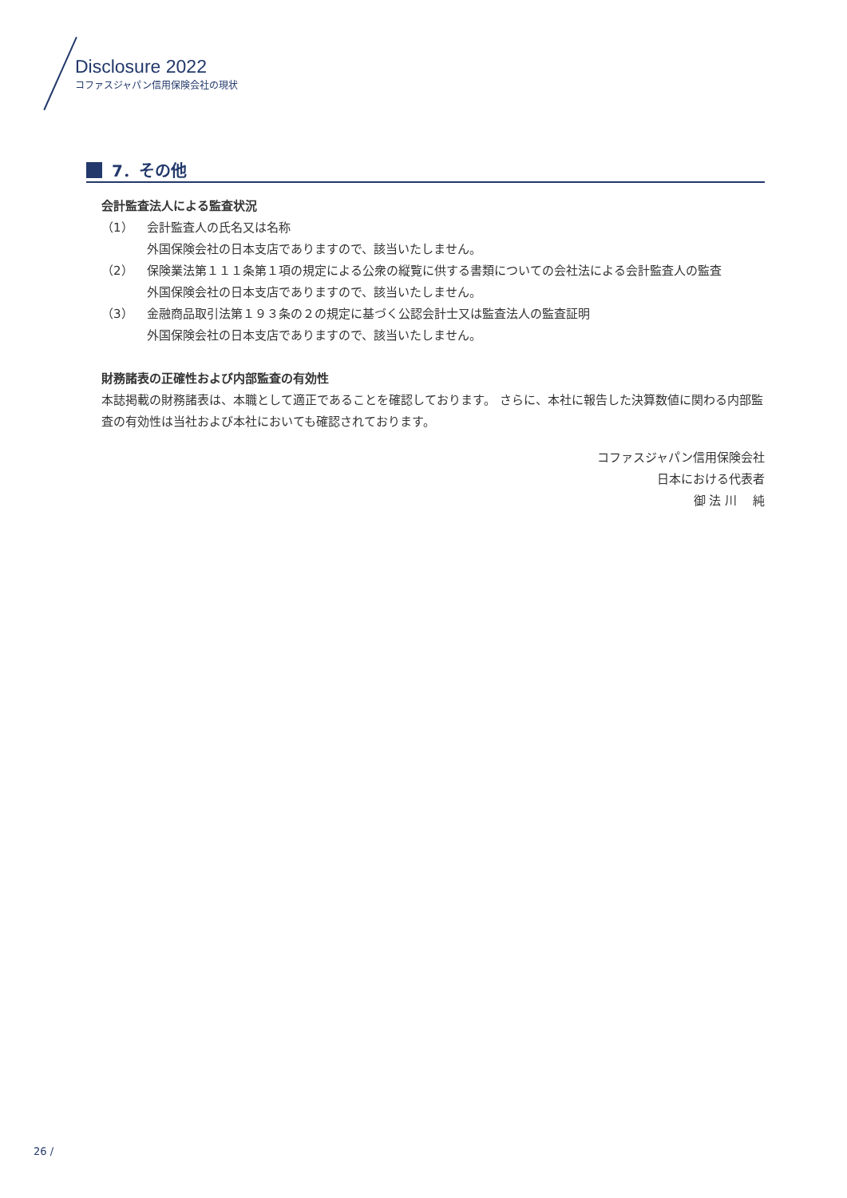Disclosure 2022
コファスジャパン信用保険会社の現状
7．その他
会計監査法人による監査状況
（1） 会計監査人の氏名又は名称
外国保険会社の日本支店でありますので、該当いたしません。
（2） 保険業法第１１１条第１項の規定による公衆の縦覧に供する書類についての会社法による会計監査人の監査
外国保険会社の日本支店でありますので、該当いたしません。
（3） 金融商品取引法第１９３条の２の規定に基づく公認会計士又は監査法人の監査証明
外国保険会社の日本支店でありますので、該当いたしません。
財務諸表の正確性および内部監査の有効性
本誌掲載の財務諸表は、本職として適正であることを確認しております。 さらに、本社に報告した決算数値に関わる内部監査の有効性は当社および本社においても確認されております。
コファスジャパン信用保険会社
日本における代表者
御 法 川　 純
26 /